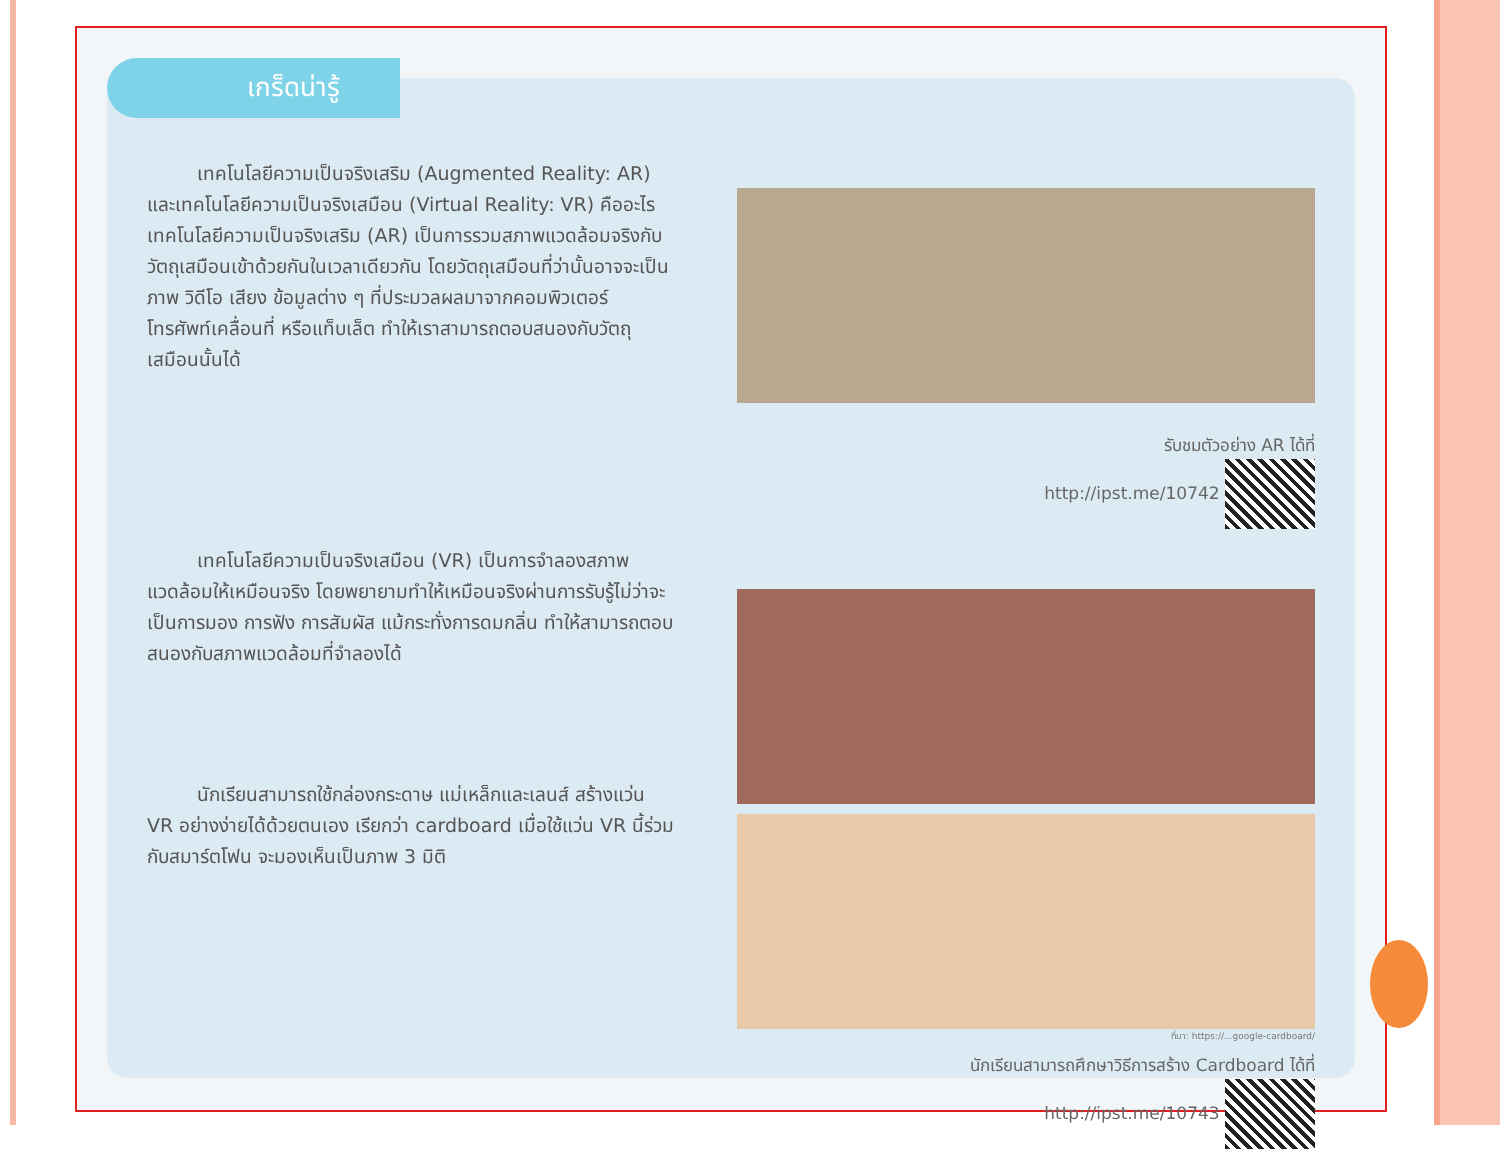เกร็ดน่ารู้
เทคโนโลยีความเป็นจริงเสริม (Augmented Reality: AR) และเทคโนโลยีความเป็นจริงเสมือน (Virtual Reality: VR) คืออะไร
เทคโนโลยีความเป็นจริงเสริม (AR) เป็นการรวมสภาพแวดล้อมจริงกับวัตถุเสมือนเข้าด้วยกันในเวลาเดียวกัน โดยวัตถุเสมือนที่ว่านั้นอาจจะเป็นภาพ วิดีโอ เสียง ข้อมูลต่าง ๆ ที่ประมวลผลมาจากคอมพิวเตอร์ โทรศัพท์เคลื่อนที่ หรือแท็บเล็ต ทำให้เราสามารถตอบสนองกับวัตถุเสมือนนั้นได้
เทคโนโลยีความเป็นจริงเสมือน (VR) เป็นการจำลองสภาพแวดล้อมให้เหมือนจริง โดยพยายามทำให้เหมือนจริงผ่านการรับรู้ไม่ว่าจะเป็นการมอง การฟัง การสัมผัส แม้กระทั่งการดมกลิ่น ทำให้สามารถตอบสนองกับสภาพแวดล้อมที่จำลองได้
นักเรียนสามารถใช้กล่องกระดาษ แม่เหล็กและเลนส์ สร้างแว่น VR อย่างง่ายได้ด้วยตนเอง เรียกว่า cardboard เมื่อใช้แว่น VR นี้ร่วมกับสมาร์ตโฟน จะมองเห็นเป็นภาพ 3 มิติ
รับชมตัวอย่าง AR ได้ที่
http://ipst.me/10742
ที่มา: https://...google-cardboard/
นักเรียนสามารถศึกษาวิธีการสร้าง Cardboard ได้ที่
http://ipst.me/10743